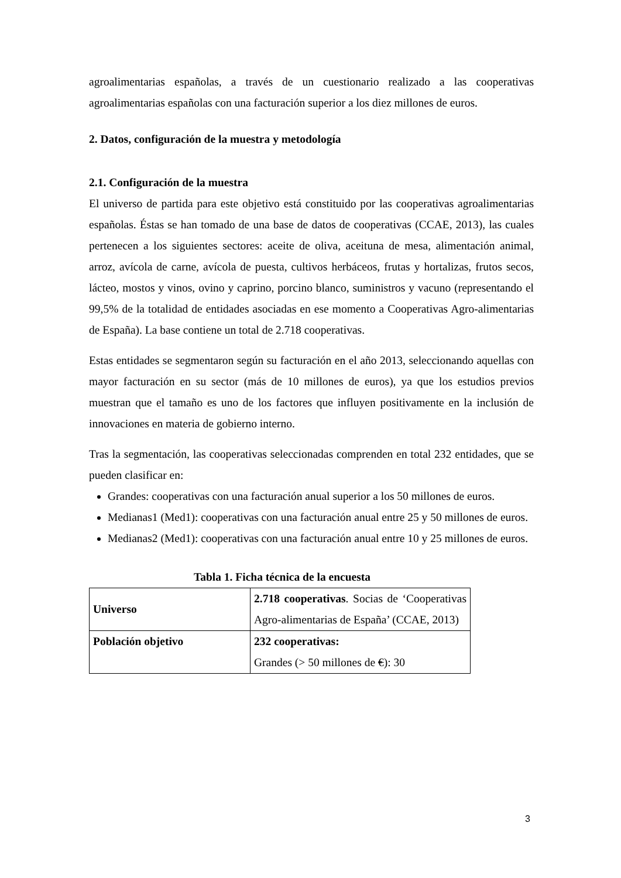agroalimentarias españolas, a través de un cuestionario realizado a las cooperativas agroalimentarias españolas con una facturación superior a los diez millones de euros.
2. Datos, configuración de la muestra y metodología
2.1. Configuración de la muestra
El universo de partida para este objetivo está constituido por las cooperativas agroalimentarias españolas. Éstas se han tomado de una base de datos de cooperativas (CCAE, 2013), las cuales pertenecen a los siguientes sectores: aceite de oliva, aceituna de mesa, alimentación animal, arroz, avícola de carne, avícola de puesta, cultivos herbáceos, frutas y hortalizas, frutos secos, lácteo, mostos y vinos, ovino y caprino, porcino blanco, suministros y vacuno (representando el 99,5% de la totalidad de entidades asociadas en ese momento a Cooperativas Agro-alimentarias de España). La base contiene un total de 2.718 cooperativas.
Estas entidades se segmentaron según su facturación en el año 2013, seleccionando aquellas con mayor facturación en su sector (más de 10 millones de euros), ya que los estudios previos muestran que el tamaño es uno de los factores que influyen positivamente en la inclusión de innovaciones en materia de gobierno interno.
Tras la segmentación, las cooperativas seleccionadas comprenden en total 232 entidades, que se pueden clasificar en:
Grandes: cooperativas con una facturación anual superior a los 50 millones de euros.
Medianas1 (Med1): cooperativas con una facturación anual entre 25 y 50 millones de euros.
Medianas2 (Med1): cooperativas con una facturación anual entre 10 y 25 millones de euros.
Tabla 1. Ficha técnica de la encuesta
| Universo | 2.718 cooperativas . Socias de ‘Cooperativas Agro-alimentarias de España’ (CCAE, 2013) |
| Población objetivo | 232 cooperativas: Grandes (> 50 millones de € ): 30 |
3